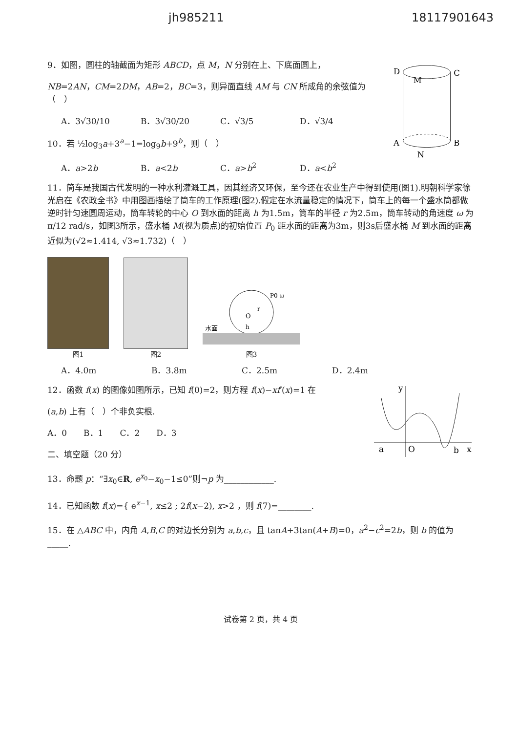jh985211 18117901643
9．如图，圆柱的轴截面为矩形 ABCD，点 M，N 分别在上、下底面圆上，
NB=2AN，CM=2DM，AB=2，BC=3，则异面直线 AM 与 CN 所成角的余弦值为（　）
A．3√30/10 B．3√30/20 C．√3/5 D．√3/4
10．若 ½log<sub>3</sub>a+3<sup>a</sup>−1=log<sub>9</sub>b+9<sup>b</sup>，则（　）
A．a>2b B．a<2b C．a>b<sup>2</sup> D．a<b<sup>2</sup>
D
C
A
B
M
N
11．筒车是我国古代发明的一种水利灌溉工具，因其经济又环保，至今还在农业生产中得到使用(图1).明朝科学家徐光启在《农政全书》中用图画描绘了筒车的工作原理(图2).假定在水流量稳定的情况下，筒车上的每一个盛水筒都做逆时针匀速圆周运动，筒车转轮的中心 O 到水面的距离 h 为1.5m，筒车的半径 r 为2.5m，筒车转动的角速度 ω 为 π/12 rad/s，如图3所示，盛水桶 M(视为质点)的初始位置 P<sub>0</sub> 距水面的距离为3m，则3s后盛水桶 M 到水面的距离近似为(√2≈1.414, √3≈1.732)（　）
图1
图2
水面
O
h
r
P0 ω
图3
A．4.0m B．3.8m C．2.5m D．2.4m
12．函数 f(x) 的图像如图所示，已知 f(0)=2，则方程 f(x)−xf′(x)=1 在
(a,b) 上有（　）个非负实根.
A．0　　B．1　　C．2　　D．3
二、填空题（20 分）
a
O
b
x
y
13．命题 p：“∃x<sub>0</sub>∈R, e<sup>x<sub>0</sub></sup>−x<sub>0</sub>−1≤0”则¬p 为____________.
14．已知函数 f(x)={ e<sup>x−1</sup>, x≤2 ; 2f(x−2), x>2 ，则 f(7)=________.
15．在 △ABC 中，内角 A,B,C 的对边长分别为 a,b,c，且 tanA+3tan(A+B)=0，a<sup>2</sup>−c<sup>2</sup>=2b，则 b 的值为_____.
试卷第 2 页，共 4 页